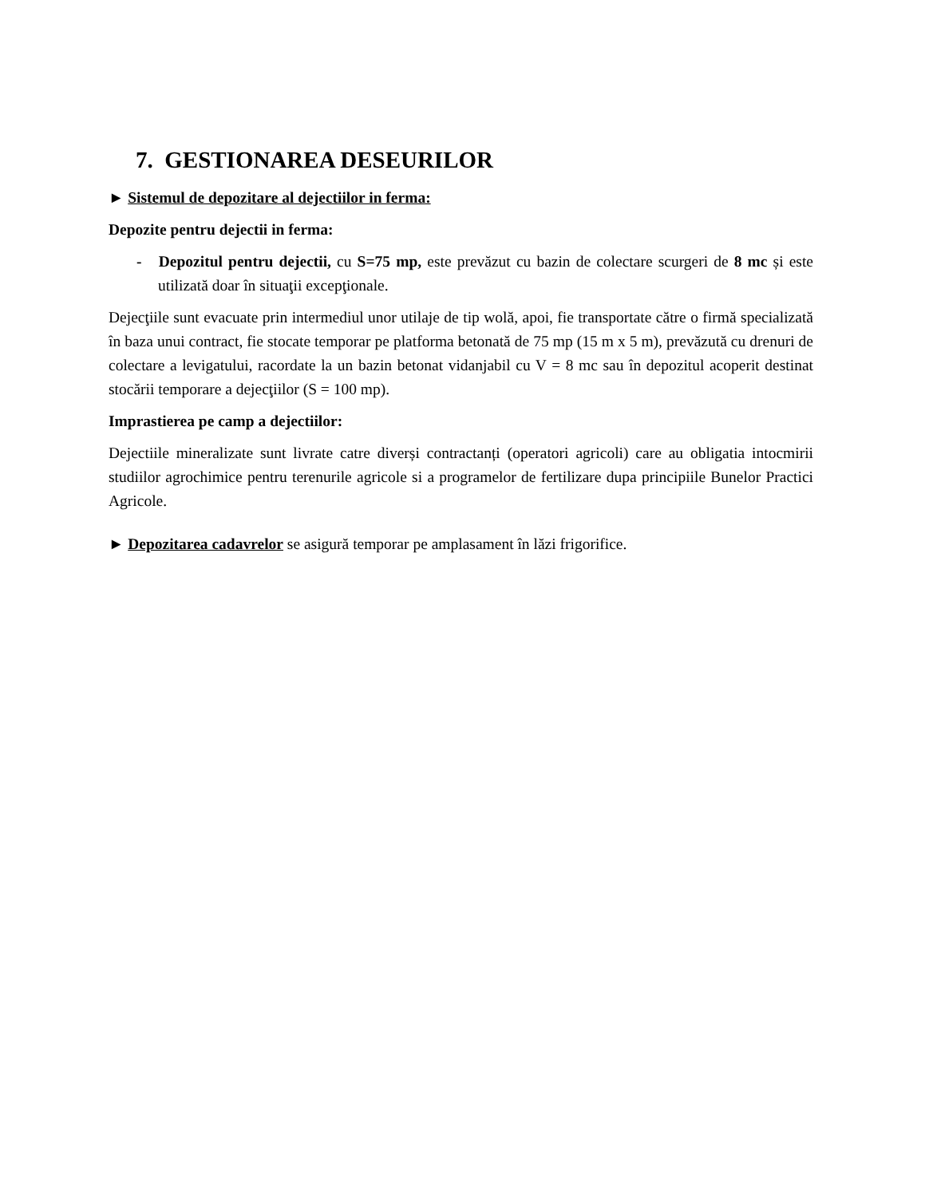7. GESTIONAREA DESEURILOR
► Sistemul de depozitare al dejectiilor in ferma:
Depozite pentru dejectii in ferma:
- Depozitul pentru dejectii, cu S=75 mp, este prevăzut cu bazin de colectare scurgeri de 8 mc și este utilizată doar în situaţii excepţionale.
Dejecţiile sunt evacuate prin intermediul unor utilaje de tip wolă, apoi, fie transportate către o firmă specializată în baza unui contract, fie stocate temporar pe platforma betonată de 75 mp (15 m x 5 m), prevăzută cu drenuri de colectare a levigatului, racordate la un bazin betonat vidanjabil cu V = 8 mc sau în depozitul acoperit destinat stocării temporare a dejecţiilor (S = 100 mp).
Imprastierea pe camp a dejectiilor:
Dejectiile mineralizate sunt livrate catre diverși contractanți (operatori agricoli) care au obligatia intocmirii studiilor agrochimice pentru terenurile agricole si a programelor de fertilizare dupa principiile Bunelor Practici Agricole.
► Depozitarea cadavrelor se asigură temporar pe amplasament în lăzi frigorifice.